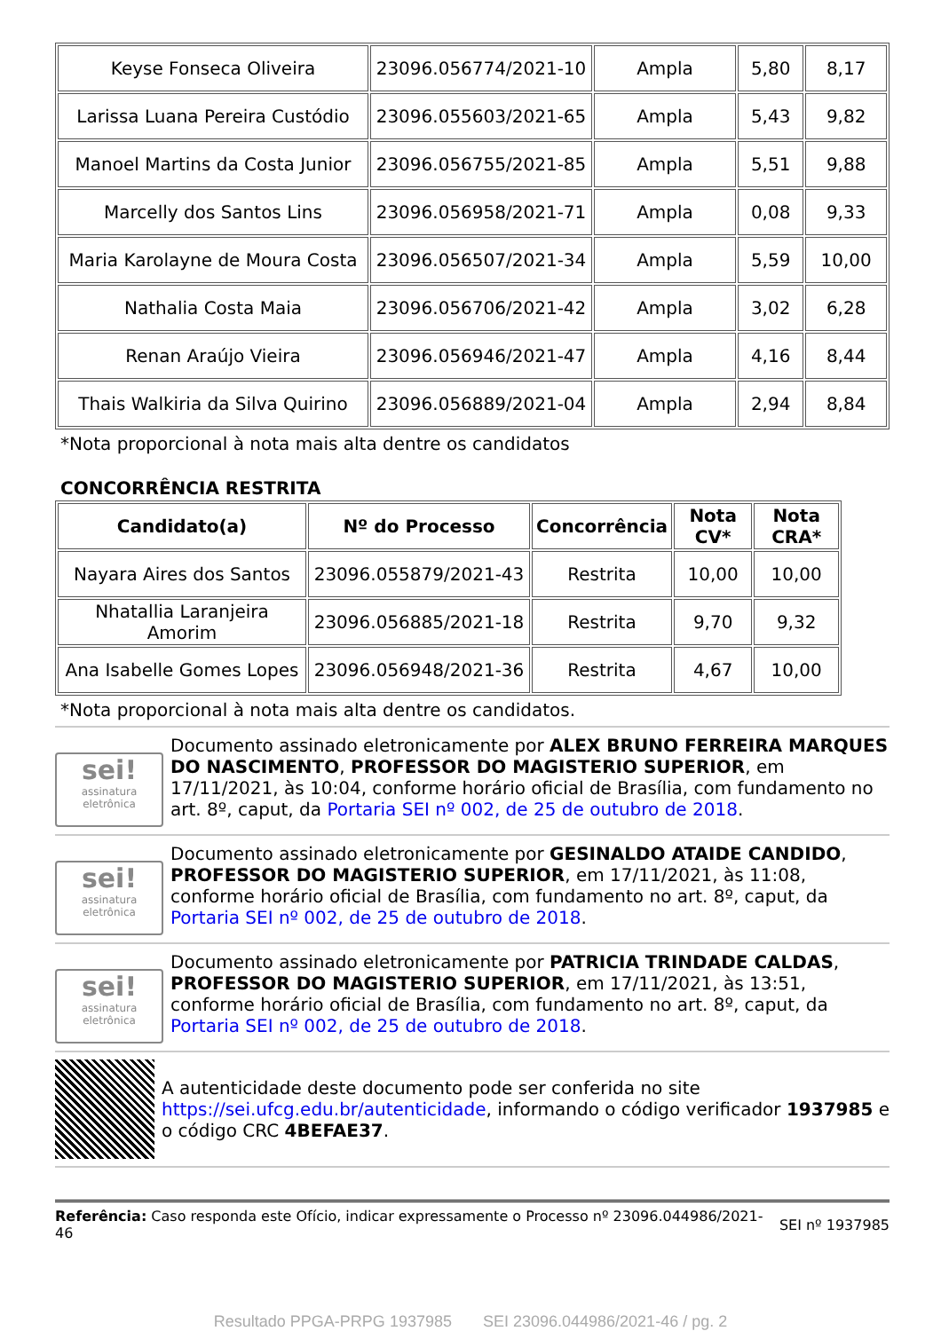| Keyse Fonseca Oliveira | 23096.056774/2021-10 | Ampla | 5,80 | 8,17 |
| Larissa Luana Pereira Custódio | 23096.055603/2021-65 | Ampla | 5,43 | 9,82 |
| Manoel Martins da Costa Junior | 23096.056755/2021-85 | Ampla | 5,51 | 9,88 |
| Marcelly dos Santos Lins | 23096.056958/2021-71 | Ampla | 0,08 | 9,33 |
| Maria Karolayne de Moura Costa | 23096.056507/2021-34 | Ampla | 5,59 | 10,00 |
| Nathalia Costa Maia | 23096.056706/2021-42 | Ampla | 3,02 | 6,28 |
| Renan Araújo Vieira | 23096.056946/2021-47 | Ampla | 4,16 | 8,44 |
| Thais Walkiria da Silva Quirino | 23096.056889/2021-04 | Ampla | 2,94 | 8,84 |
*Nota proporcional à nota mais alta dentre os candidatos
CONCORRÊNCIA RESTRITA
| Candidato(a) | Nº do Processo | Concorrência | Nota CV* | Nota CRA* |
| --- | --- | --- | --- | --- |
| Nayara Aires dos Santos | 23096.055879/2021-43 | Restrita | 10,00 | 10,00 |
| Nhatallia Laranjeira Amorim | 23096.056885/2021-18 | Restrita | 9,70 | 9,32 |
| Ana Isabelle Gomes Lopes | 23096.056948/2021-36 | Restrita | 4,67 | 10,00 |
*Nota proporcional à nota mais alta dentre os candidatos.
sei!
assinatura eletrônica
Documento assinado eletronicamente por ALEX BRUNO FERREIRA MARQUES DO NASCIMENTO, PROFESSOR DO MAGISTERIO SUPERIOR, em 17/11/2021, às 10:04, conforme horário oficial de Brasília, com fundamento no art. 8º, caput, da Portaria SEI nº 002, de 25 de outubro de 2018.
sei!
assinatura eletrônica
Documento assinado eletronicamente por GESINALDO ATAIDE CANDIDO, PROFESSOR DO MAGISTERIO SUPERIOR, em 17/11/2021, às 11:08, conforme horário oficial de Brasília, com fundamento no art. 8º, caput, da Portaria SEI nº 002, de 25 de outubro de 2018.
sei!
assinatura eletrônica
Documento assinado eletronicamente por PATRICIA TRINDADE CALDAS, PROFESSOR DO MAGISTERIO SUPERIOR, em 17/11/2021, às 13:51, conforme horário oficial de Brasília, com fundamento no art. 8º, caput, da Portaria SEI nº 002, de 25 de outubro de 2018.
A autenticidade deste documento pode ser conferida no site https://sei.ufcg.edu.br/autenticidade, informando o código verificador 1937985 e o código CRC 4BEFAE37.
Referência: Caso responda este Ofício, indicar expressamente o Processo nº 23096.044986/2021-46
SEI nº 1937985
Resultado PPGA-PRPG 1937985 SEI 23096.044986/2021-46 / pg. 2